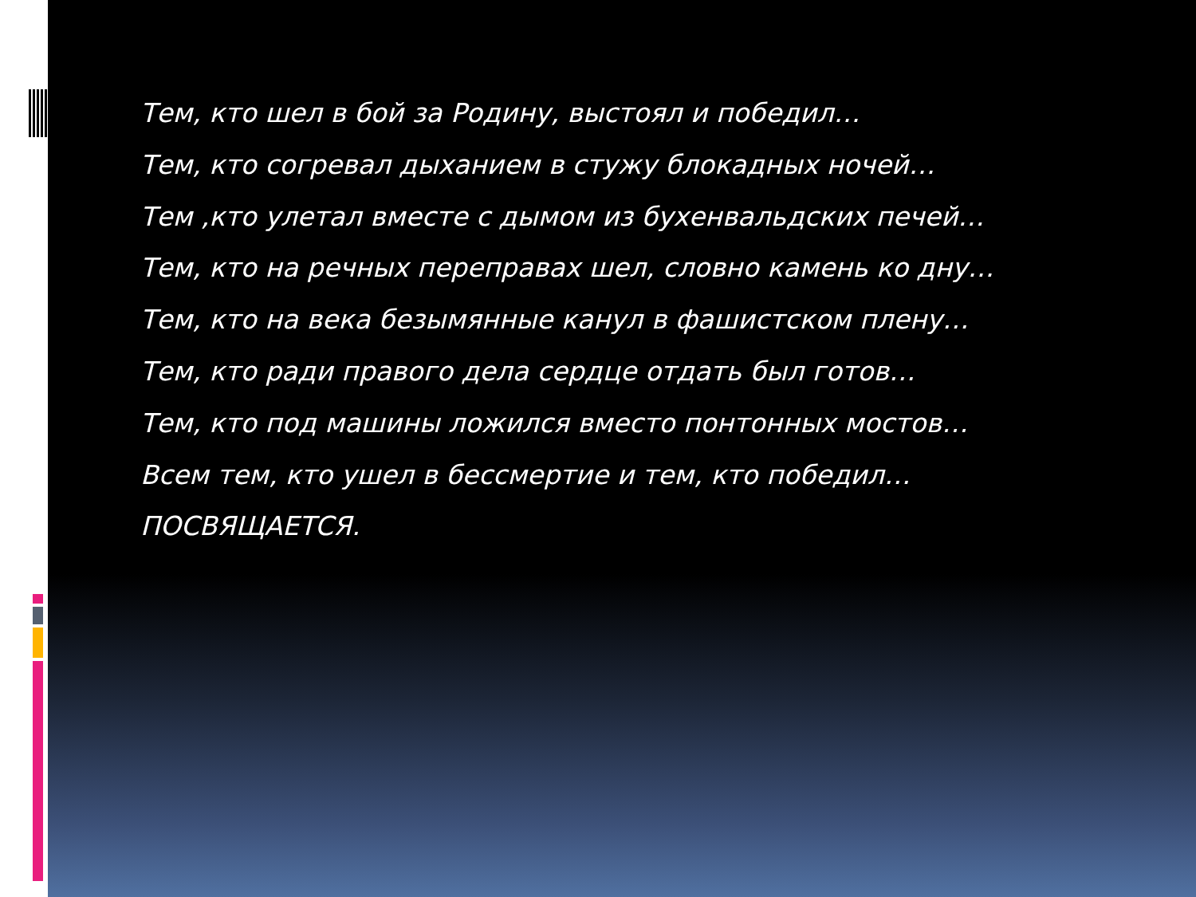Тем, кто шел в бой за Родину, выстоял и победил…
Тем, кто согревал дыханием в стужу блокадных ночей…
Тем ,кто улетал вместе с дымом из бухенвальдских печей…
Тем, кто на речных переправах шел, словно камень ко дну…
Тем, кто на века безымянные канул в фашистском плену…
Тем, кто ради правого дела сердце отдать был готов…
Тем, кто под машины ложился вместо понтонных мостов…
Всем тем, кто ушел в бессмертие и тем, кто победил…
ПОСВЯЩАЕТСЯ.